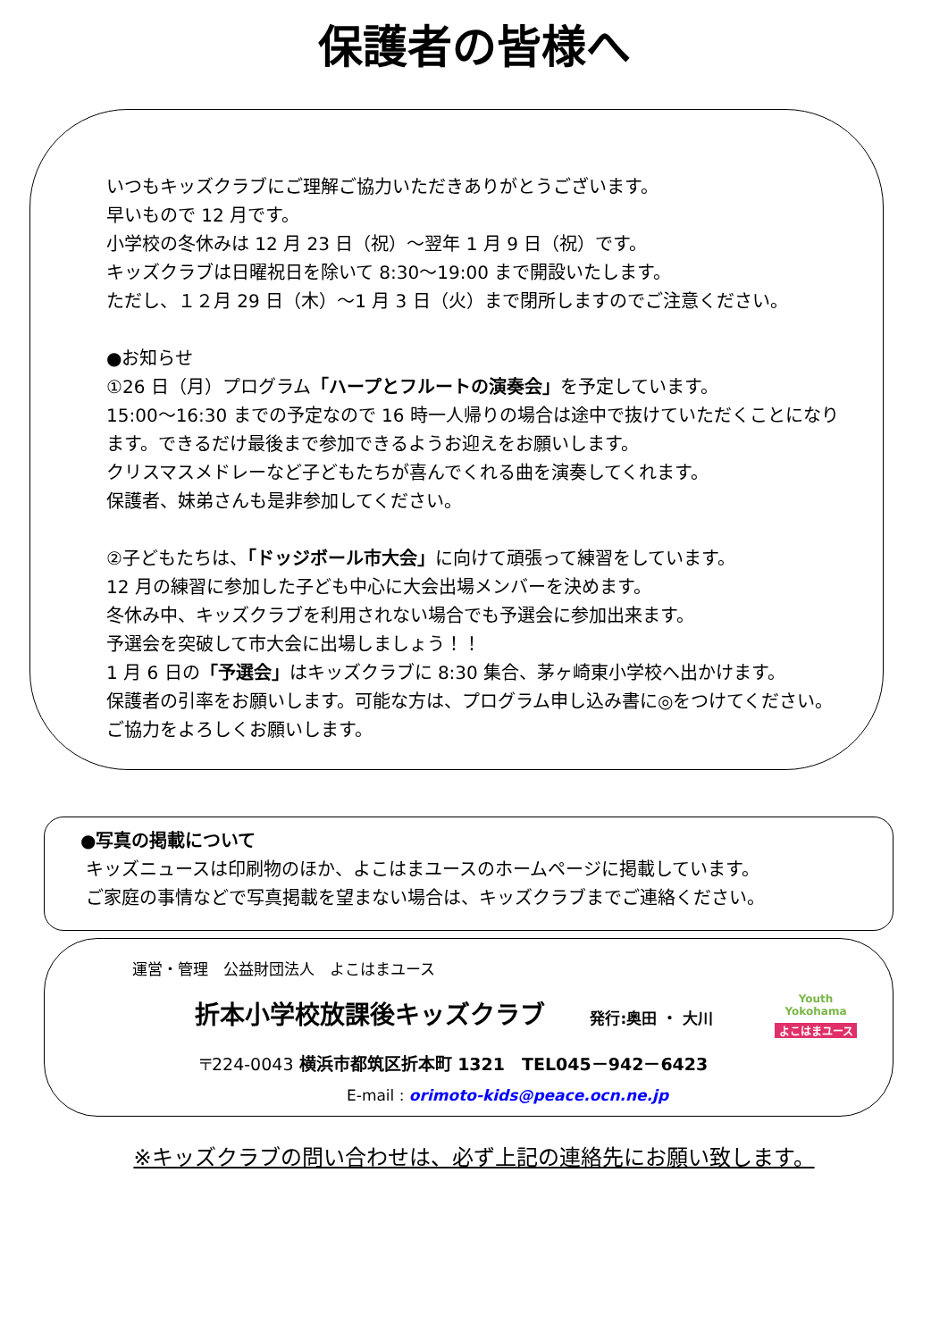保護者の皆様へ
いつもキッズクラブにご理解ご協力いただきありがとうございます。
早いもので 12 月です。
小学校の冬休みは 12 月 23 日（祝）～翌年 1 月 9 日（祝）です。
キッズクラブは日曜祝日を除いて 8:30～19:00 まで開設いたします。
ただし、１２月 29 日（木）～1 月 3 日（火）まで閉所しますのでご注意ください。
●お知らせ
①26 日（月）プログラム「ハープとフルートの演奏会」を予定しています。
15:00～16:30 までの予定なので 16 時一人帰りの場合は途中で抜けていただくことになります。できるだけ最後まで参加できるようお迎えをお願いします。
クリスマスメドレーなど子どもたちが喜んでくれる曲を演奏してくれます。
保護者、妹弟さんも是非参加してください。
②子どもたちは、「ドッジボール市大会」に向けて頑張って練習をしています。
12 月の練習に参加した子ども中心に大会出場メンバーを決めます。
冬休み中、キッズクラブを利用されない場合でも予選会に参加出来ます。
予選会を突破して市大会に出場しましょう！！
1 月 6 日の「予選会」はキッズクラブに 8:30 集合、茅ヶ崎東小学校へ出かけます。
保護者の引率をお願いします。可能な方は、プログラム申し込み書に◎をつけてください。ご協力をよろしくお願いします。
●写真の掲載について
キッズニュースは印刷物のほか、よこはまユースのホームページに掲載しています。
ご家庭の事情などで写真掲載を望まない場合は、キッズクラブまでご連絡ください。
運営・管理　公益財団法人　よこはまユース
折本小学校放課後キッズクラブ 発行:奥田 ・ 大川
〒224-0043 横浜市都筑区折本町 1321　TEL045－942－6423
E-mail : orimoto-kids@peace.ocn.ne.jp
Youth
Yokohama
よこはまユース
※キッズクラブの問い合わせは、必ず上記の連絡先にお願い致します。